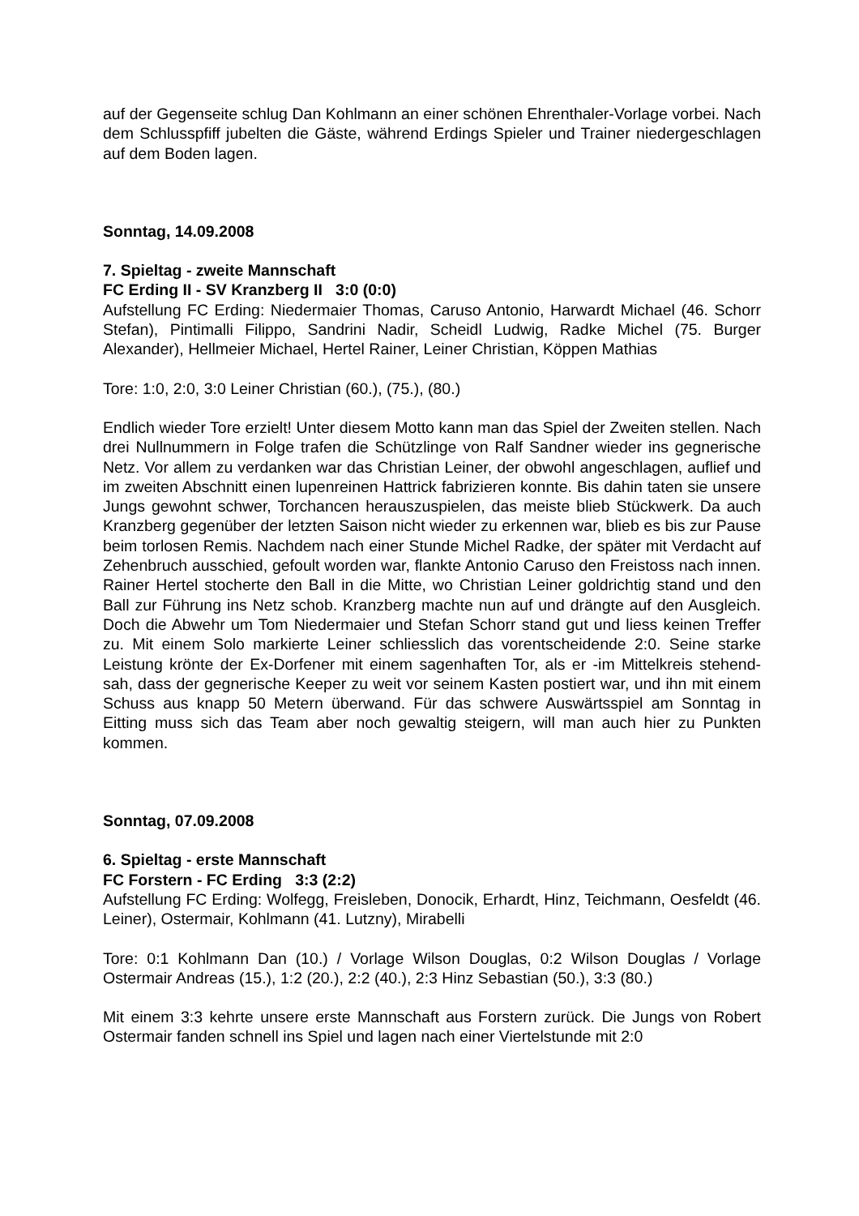auf der Gegenseite schlug Dan Kohlmann an einer schönen Ehrenthaler-Vorlage vorbei. Nach dem Schlusspfiff jubelten die Gäste, während Erdings Spieler und Trainer niedergeschlagen auf dem Boden lagen.
Sonntag, 14.09.2008
7. Spieltag - zweite Mannschaft
FC Erding II - SV Kranzberg II 3:0 (0:0)
Aufstellung FC Erding: Niedermaier Thomas, Caruso Antonio, Harwardt Michael (46. Schorr Stefan), Pintimalli Filippo, Sandrini Nadir, Scheidl Ludwig, Radke Michel (75. Burger Alexander), Hellmeier Michael, Hertel Rainer, Leiner Christian, Köppen Mathias
Tore: 1:0, 2:0, 3:0 Leiner Christian (60.), (75.), (80.)
Endlich wieder Tore erzielt! Unter diesem Motto kann man das Spiel der Zweiten stellen. Nach drei Nullnummern in Folge trafen die Schützlinge von Ralf Sandner wieder ins gegnerische Netz. Vor allem zu verdanken war das Christian Leiner, der obwohl angeschlagen, auflief und im zweiten Abschnitt einen lupenreinen Hattrick fabrizieren konnte. Bis dahin taten sie unsere Jungs gewohnt schwer, Torchancen herauszuspielen, das meiste blieb Stückwerk. Da auch Kranzberg gegenüber der letzten Saison nicht wieder zu erkennen war, blieb es bis zur Pause beim torlosen Remis. Nachdem nach einer Stunde Michel Radke, der später mit Verdacht auf Zehenbruch ausschied, gefoult worden war, flankte Antonio Caruso den Freistoss nach innen. Rainer Hertel stocherte den Ball in die Mitte, wo Christian Leiner goldrichtig stand und den Ball zur Führung ins Netz schob. Kranzberg machte nun auf und drängte auf den Ausgleich. Doch die Abwehr um Tom Niedermaier und Stefan Schorr stand gut und liess keinen Treffer zu. Mit einem Solo markierte Leiner schliesslich das vorentscheidende 2:0. Seine starke Leistung krönte der Ex-Dorfener mit einem sagenhaften Tor, als er -im Mittelkreis stehend- sah, dass der gegnerische Keeper zu weit vor seinem Kasten postiert war, und ihn mit einem Schuss aus knapp 50 Metern überwand. Für das schwere Auswärtsspiel am Sonntag in Eitting muss sich das Team aber noch gewaltig steigern, will man auch hier zu Punkten kommen.
Sonntag, 07.09.2008
6. Spieltag - erste Mannschaft
FC Forstern - FC Erding 3:3 (2:2)
Aufstellung FC Erding: Wolfegg, Freisleben, Donocik, Erhardt, Hinz, Teichmann, Oesfeldt (46. Leiner), Ostermair, Kohlmann (41. Lutzny), Mirabelli
Tore: 0:1 Kohlmann Dan (10.) / Vorlage Wilson Douglas, 0:2 Wilson Douglas / Vorlage Ostermair Andreas (15.), 1:2 (20.), 2:2 (40.), 2:3 Hinz Sebastian (50.), 3:3 (80.)
Mit einem 3:3 kehrte unsere erste Mannschaft aus Forstern zurück. Die Jungs von Robert Ostermair fanden schnell ins Spiel und lagen nach einer Viertelstunde mit 2:0